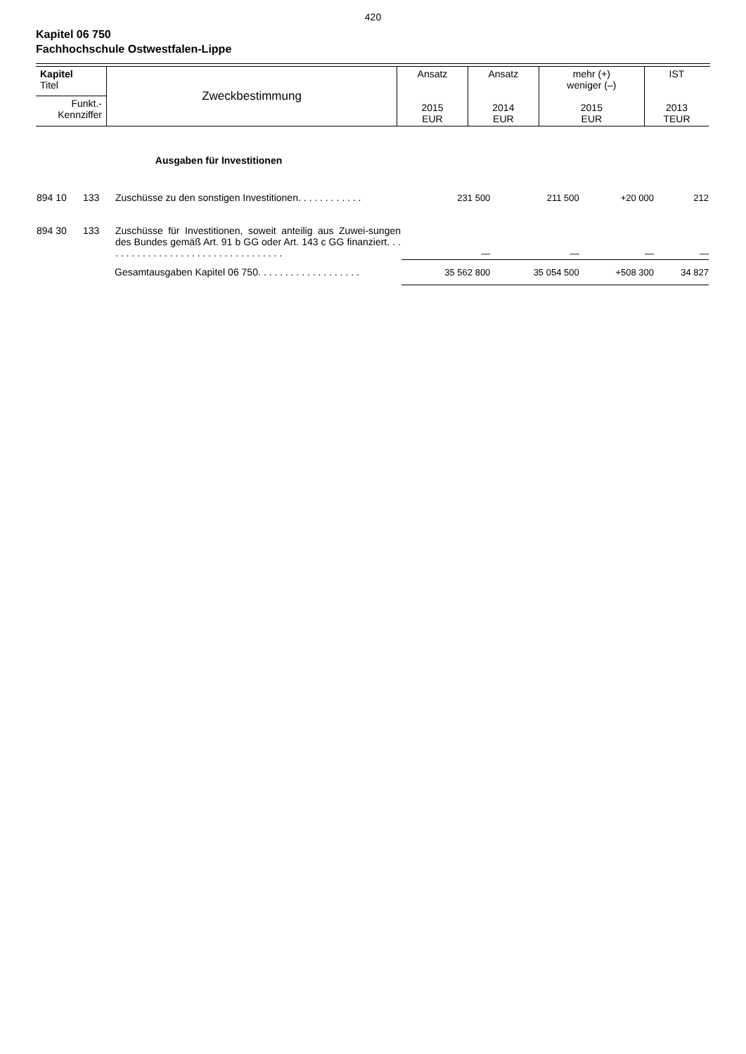420
Kapitel 06 750
Fachhochschule Ostwestfalen-Lippe
| Kapitel Titel | Zweckbestimmung | Ansatz 2015 EUR | Ansatz 2014 EUR | mehr (+) weniger (–) 2015 EUR | IST 2013 TEUR |
| Funkt.- Kennziffer | | | | | |
| Ausgaben für Investitionen | | | | | | |
| 894 10 | 133 | Zuschüsse zu den sonstigen Investitionen. . . . . . . . . . . . | 231 500 | 211 500 | +20 000 | 212 |
| 894 30 | 133 | Zuschüsse für Investitionen, soweit anteilig aus Zuwei-sungen des Bundes gemäß Art. 91 b GG oder Art. 143 c GG finanziert. . . . . . . . . . . . . . . . . . . . . . . . . . . . . . . . . . | — | — | — | — |
| | | Gesamtausgaben Kapitel 06 750. . . . . . . . . . . . . . . . . . . | 35 562 800 | 35 054 500 | +508 300 | 34 827 |